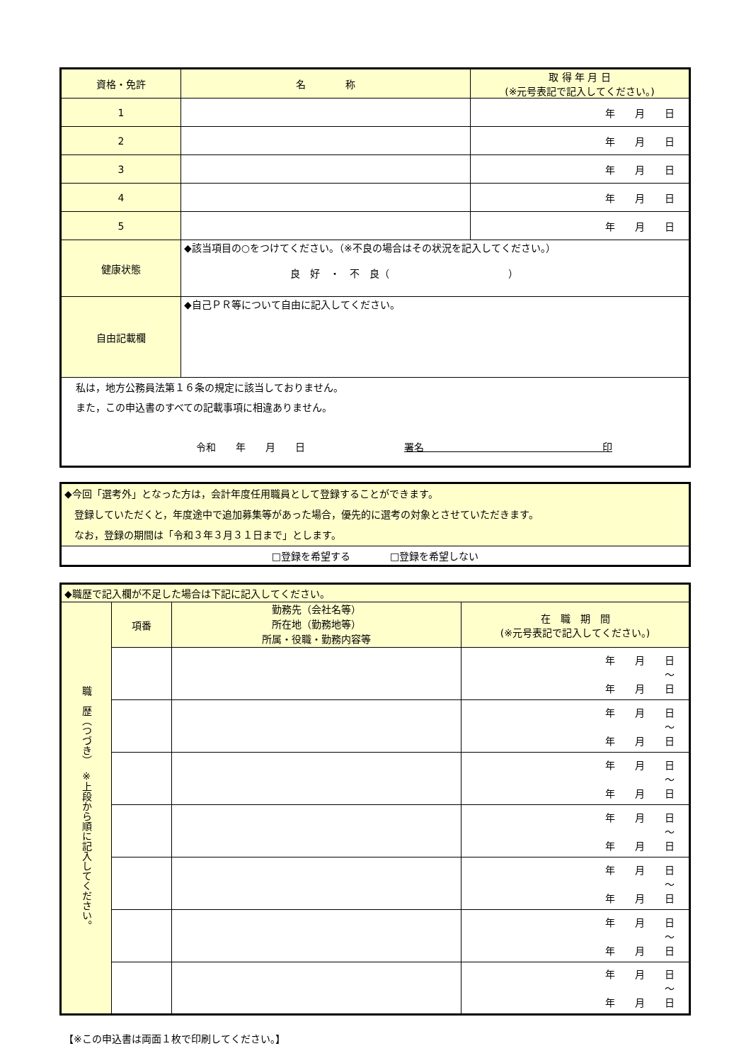| 資格・免許 | 名 称 | 取 得 年 月 日 (※元号表記で記入してください。) |
| --- | --- | --- |
| 1 | | 年 月 日 |
| 2 | | 年 月 日 |
| 3 | | 年 月 日 |
| 4 | | 年 月 日 |
| 5 | | 年 月 日 |
| 健康状態 | ◆該当項目の○をつけてください。（※不良の場合はその状況を記入してください。） 良 好 ・ 不 良（ ） | |
| 自由記載欄 | ◆自己ＰＲ等について自由に記入してください。 | |
| 私は，地方公務員法第１６条の規定に該当しておりません。 また，この申込書のすべての記載事項に相違ありません。 令和 年 月 日 署名 印 | | |
| ◆今回「選考外」となった方は，会計年度任用職員として登録することができます。 登録していただくと，年度途中で追加募集等があった場合，優先的に選考の対象とさせていただきます。 なお，登録の期間は「令和３年３月３１日まで」とします。 |
| □登録を希望する □登録を希望しない |
| ◆職歴で記入欄が不足した場合は下記に記入してください。 | | | |
| 職 歴（つづき） ※上段から順に記入してください。 | 項番 | 勤務先（会社名等） 所在地（勤務地等） 所属・役職・勤務内容等 | 在 職 期 間 (※元号表記で記入してください。) |
| | | | 年 月 日 ～ 年 月 日 |
| | | | 年 月 日 ～ 年 月 日 |
| | | | 年 月 日 ～ 年 月 日 |
| | | | 年 月 日 ～ 年 月 日 |
| | | | 年 月 日 ～ 年 月 日 |
| | | | 年 月 日 ～ 年 月 日 |
| | | | 年 月 日 ～ 年 月 日 |
【※この申込書は両面１枚で印刷してください。】